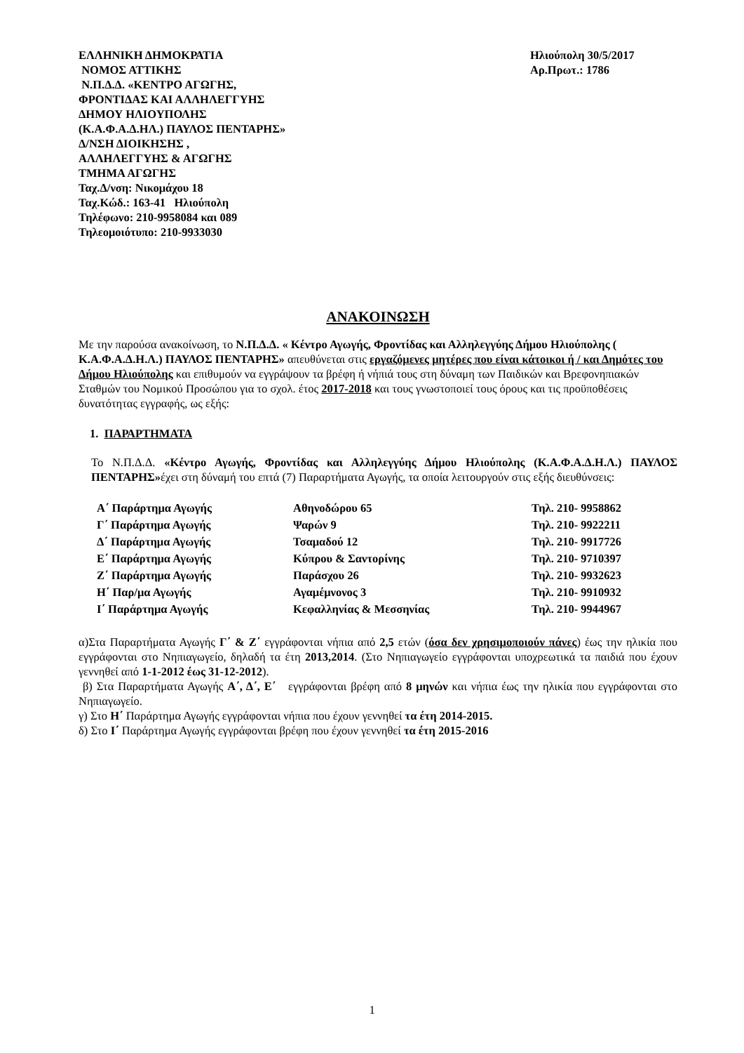ΕΛΛΗΝΙΚΗ ΔΗΜΟΚΡΑΤΙΑ
ΝΟΜΟΣ ΑΤΤΙΚΗΣ
Ν.Π.Δ.Δ. «ΚΕΝΤΡΟ ΑΓΩΓΗΣ,
ΦΡΟΝΤΙΔΑΣ ΚΑΙ ΑΛΛΗΛΕΓΓΥΗΣ
ΔΗΜΟΥ ΗΛΙΟΥΠΟΛΗΣ
(Κ.Α.Φ.Α.Δ.ΗΛ.) ΠΑΥΛΟΣ ΠΕΝΤΑΡΗΣ»
Δ/ΝΣΗ ΔΙΟΙΚΗΣΗΣ ,
ΑΛΛΗΛΕΓΓΥΗΣ & ΑΓΩΓΗΣ
ΤΜΗΜΑ ΑΓΩΓΗΣ
Ταχ.Δ/νση: Νικομάχου 18
Ταχ.Κώδ.: 163-41 Ηλιούπολη
Τηλέφωνο: 210-9958084 και 089
Τηλεομοιότυπο: 210-9933030
Ηλιούπολη 30/5/2017
Αρ.Πρωτ.: 1786
ΑΝΑΚΟΙΝΩΣΗ
Με την παρούσα ανακοίνωση, το Ν.Π.Δ.Δ. « Κέντρο Αγωγής, Φροντίδας και Αλληλεγγύης Δήμου Ηλιούπολης ( Κ.Α.Φ.Α.Δ.Η.Λ.) ΠΑΥΛΟΣ ΠΕΝΤΑΡΗΣ» απευθύνεται στις εργαζόμενες μητέρες που είναι κάτοικοι ή / και Δημότες του Δήμου Ηλιούπολης και επιθυμούν να εγγράψουν τα βρέφη ή νήπιά τους στη δύναμη των Παιδικών και Βρεφονηπιακών Σταθμών του Νομικού Προσώπου για το σχολ. έτος 2017-2018 και τους γνωστοποιεί τους όρους και τις προϋποθέσεις δυνατότητας εγγραφής, ως εξής:
1. ΠΑΡΑΡΤΗΜΑΤΑ
Το Ν.Π.Δ.Δ. «Κέντρο Αγωγής, Φροντίδας και Αλληλεγγύης Δήμου Ηλιούπολης (Κ.Α.Φ.Α.Δ.Η.Λ.) ΠΑΥΛΟΣ ΠΕΝΤΑΡΗΣ»έχει στη δύναμή του επτά (7) Παραρτήματα Αγωγής, τα οποία λειτουργούν στις εξής διευθύνσεις:
| Α΄ Παράρτημα Αγωγής | Αθηνοδώρου 65 | Τηλ. 210- 9958862 |
| Γ΄ Παράρτημα Αγωγής | Ψαρών 9 | Τηλ. 210- 9922211 |
| Δ΄ Παράρτημα Αγωγής | Τσαμαδού 12 | Τηλ. 210- 9917726 |
| Ε΄ Παράρτημα Αγωγής | Κύπρου & Σαντορίνης | Τηλ. 210- 9710397 |
| Ζ΄ Παράρτημα Αγωγής | Παράσχου 26 | Τηλ. 210- 9932623 |
| Η΄ Παρ/μα Αγωγής | Αγαμέμνονος 3 | Τηλ. 210- 9910932 |
| Ι΄ Παράρτημα Αγωγής | Κεφαλληνίας & Μεσσηνίας | Τηλ. 210- 9944967 |
α)Στα Παραρτήματα Αγωγής Γ΄ & Ζ΄ εγγράφονται νήπια από 2,5 ετών (όσα δεν χρησιμοποιούν πάνες) έως την ηλικία που εγγράφονται στο Νηπιαγωγείο, δηλαδή τα έτη 2013,2014. (Στο Νηπιαγωγείο εγγράφονται υποχρεωτικά τα παιδιά που έχουν γεννηθεί από 1-1-2012 έως 31-12-2012).
β) Στα Παραρτήματα Αγωγής Α΄, Δ΄, Ε΄ εγγράφονται βρέφη από 8 μηνών και νήπια έως την ηλικία που εγγράφονται στο Νηπιαγωγείο.
γ) Στο Η΄ Παράρτημα Αγωγής εγγράφονται νήπια που έχουν γεννηθεί τα έτη 2014-2015.
δ) Στο Ι΄ Παράρτημα Αγωγής εγγράφονται βρέφη που έχουν γεννηθεί τα έτη 2015-2016
1